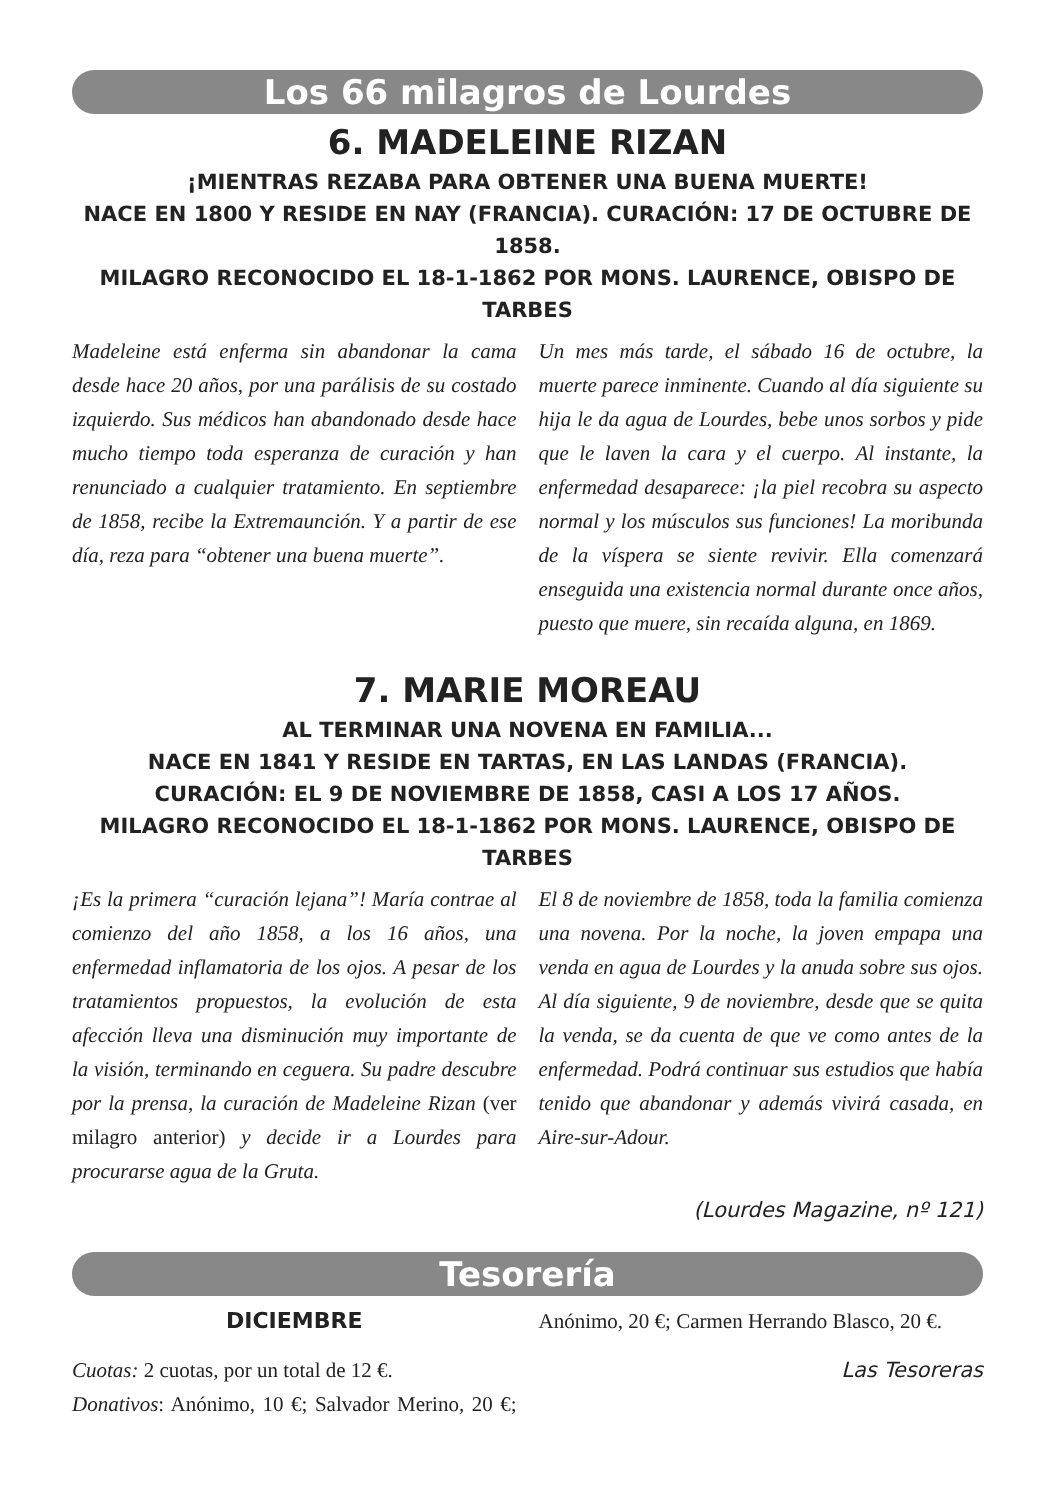Los 66 milagros de Lourdes
6. MADELEINE RIZAN
¡MIENTRAS REZABA PARA OBTENER UNA BUENA MUERTE!
NACE EN 1800 Y RESIDE EN NAY (FRANCIA). CURACIÓN: 17 DE OCTUBRE DE 1858.
MILAGRO RECONOCIDO EL 18-1-1862 POR MONS. LAURENCE, OBISPO DE TARBES
Madeleine está enferma sin abandonar la cama desde hace 20 años, por una parálisis de su costado izquierdo. Sus médicos han abandonado desde hace mucho tiempo toda esperanza de curación y han renunciado a cualquier tratamiento. En septiembre de 1858, recibe la Extremaunción. Y a partir de ese día, reza para “obtener una buena muerte”.
Un mes más tarde, el sábado 16 de octubre, la muerte parece inminente. Cuando al día siguiente su hija le da agua de Lourdes, bebe unos sorbos y pide que le laven la cara y el cuerpo. Al instante, la enfermedad desaparece: ¡la piel recobra su aspecto normal y los músculos sus funciones! La moribunda de la víspera se siente revivir. Ella comenzará enseguida una existencia normal durante once años, puesto que muere, sin recaída alguna, en 1869.
7. MARIE MOREAU
AL TERMINAR UNA NOVENA EN FAMILIA...
NACE EN 1841 Y RESIDE EN TARTAS, EN LAS LANDAS (FRANCIA).
CURACIÓN: EL 9 DE NOVIEMBRE DE 1858, CASI A LOS 17 AÑOS.
MILAGRO RECONOCIDO EL 18-1-1862 POR MONS. LAURENCE, OBISPO DE TARBES
¡Es la primera “curación lejana”! María contrae al comienzo del año 1858, a los 16 años, una enfermedad inflamatoria de los ojos. A pesar de los tratamientos propuestos, la evolución de esta afección lleva una disminución muy importante de la visión, terminando en ceguera. Su padre descubre por la prensa, la curación de Madeleine Rizan (ver milagro anterior) y decide ir a Lourdes para procurarse agua de la Gruta.
El 8 de noviembre de 1858, toda la familia comienza una novena. Por la noche, la joven empapa una venda en agua de Lourdes y la anuda sobre sus ojos. Al día siguiente, 9 de noviembre, desde que se quita la venda, se da cuenta de que ve como antes de la enfermedad. Podrá continuar sus estudios que había tenido que abandonar y además vivirá casada, en Aire-sur-Adour.
(Lourdes Magazine, nº 121)
Tesorería
DICIEMBRE
Cuotas: 2 cuotas, por un total de 12 €.
Donativos: Anónimo, 10 €; Salvador Merino, 20 €; Anónimo, 20 €; Carmen Herrando Blasco, 20 €.
Las Tesoreras